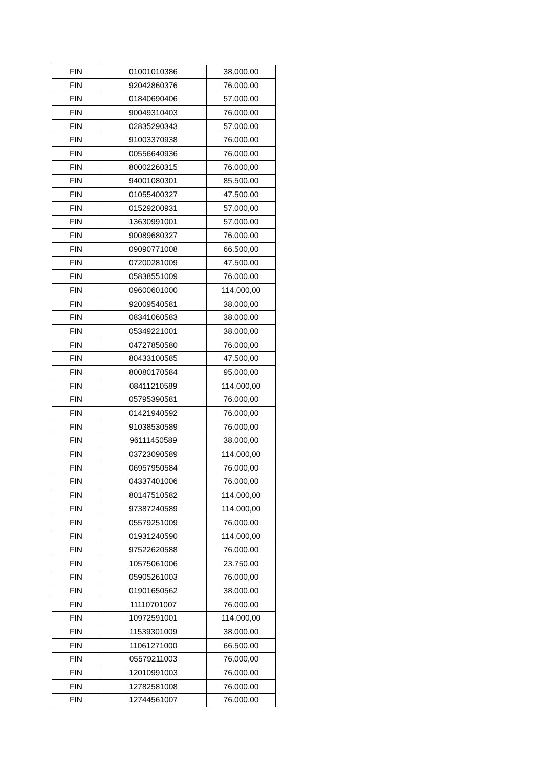| FIN | 01001010386 | 38.000,00 |
| FIN | 92042860376 | 76.000,00 |
| FIN | 01840690406 | 57.000,00 |
| FIN | 90049310403 | 76.000,00 |
| FIN | 02835290343 | 57.000,00 |
| FIN | 91003370938 | 76.000,00 |
| FIN | 00556640936 | 76.000,00 |
| FIN | 80002260315 | 76.000,00 |
| FIN | 94001080301 | 85.500,00 |
| FIN | 01055400327 | 47.500,00 |
| FIN | 01529200931 | 57.000,00 |
| FIN | 13630991001 | 57.000,00 |
| FIN | 90089680327 | 76.000,00 |
| FIN | 09090771008 | 66.500,00 |
| FIN | 07200281009 | 47.500,00 |
| FIN | 05838551009 | 76.000,00 |
| FIN | 09600601000 | 114.000,00 |
| FIN | 92009540581 | 38.000,00 |
| FIN | 08341060583 | 38.000,00 |
| FIN | 05349221001 | 38.000,00 |
| FIN | 04727850580 | 76.000,00 |
| FIN | 80433100585 | 47.500,00 |
| FIN | 80080170584 | 95.000,00 |
| FIN | 08411210589 | 114.000,00 |
| FIN | 05795390581 | 76.000,00 |
| FIN | 01421940592 | 76.000,00 |
| FIN | 91038530589 | 76.000,00 |
| FIN | 96111450589 | 38.000,00 |
| FIN | 03723090589 | 114.000,00 |
| FIN | 06957950584 | 76.000,00 |
| FIN | 04337401006 | 76.000,00 |
| FIN | 80147510582 | 114.000,00 |
| FIN | 97387240589 | 114.000,00 |
| FIN | 05579251009 | 76.000,00 |
| FIN | 01931240590 | 114.000,00 |
| FIN | 97522620588 | 76.000,00 |
| FIN | 10575061006 | 23.750,00 |
| FIN | 05905261003 | 76.000,00 |
| FIN | 01901650562 | 38.000,00 |
| FIN | 11110701007 | 76.000,00 |
| FIN | 10972591001 | 114.000,00 |
| FIN | 11539301009 | 38.000,00 |
| FIN | 11061271000 | 66.500,00 |
| FIN | 05579211003 | 76.000,00 |
| FIN | 12010991003 | 76.000,00 |
| FIN | 12782581008 | 76.000,00 |
| FIN | 12744561007 | 76.000,00 |